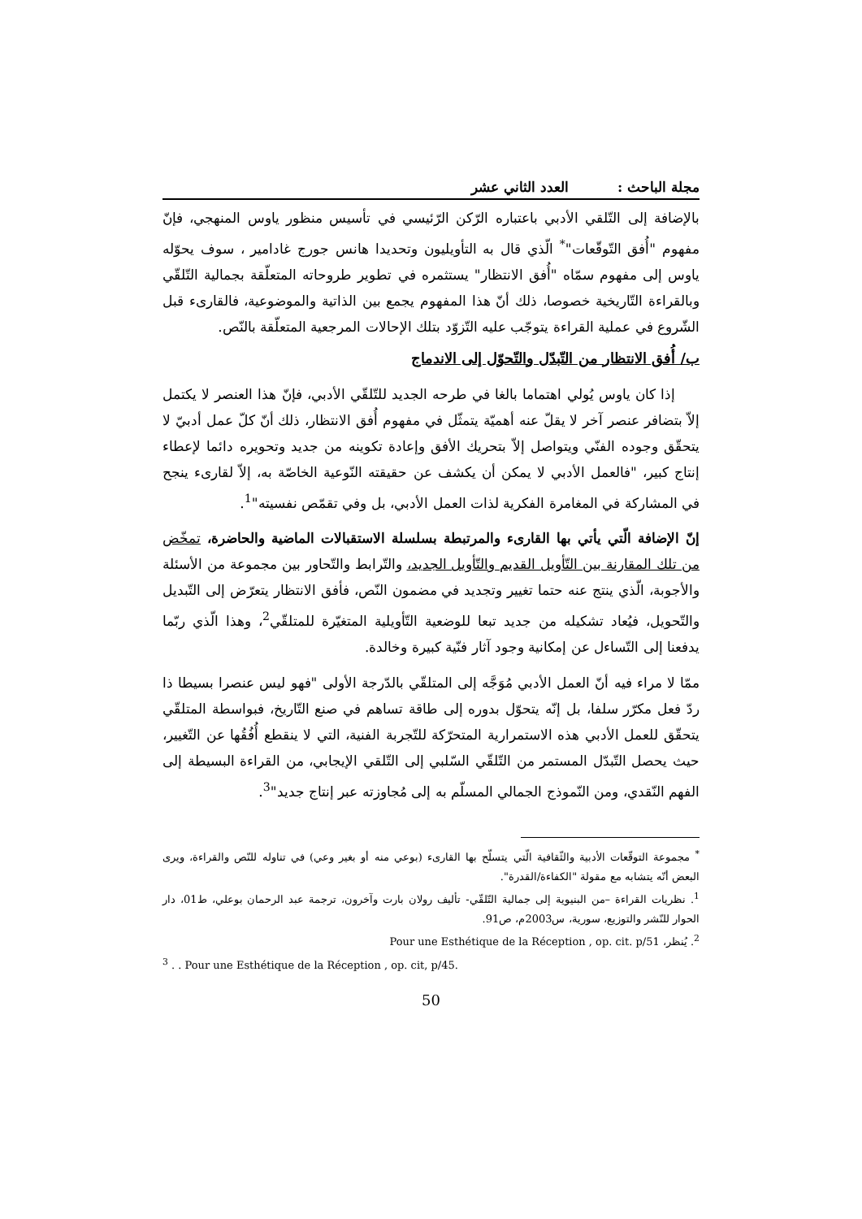مجلة الباحث : العدد الثاني عشر
بالإضافة إلى التّلقي الأدبي باعتباره الرّكن الرّئيسي في تأسيس منظور ياوس المنهجي، فإنّ مفهوم "أُفق التّوقّعات"<sup>*</sup> الّذي قال به التأويليون وتحديدا هانس جورج غادامير ، سوف يحوّله ياوس إلى مفهوم سمّاه "أُفق الانتظار" يستثمره في تطوير طروحاته المتعلّقة بجمالية التّلقّي وبالقراءة التّاريخية خصوصا، ذلك أنّ هذا المفهوم يجمع بين الذاتية والموضوعية، فالقارىء قبل الشّروع في عملية القراءة يتوجّب عليه التّزوّد بتلك الإحالات المرجعية المتعلّقة بالنّص.
ب/ أُفق الانتظار من التّبدّل والتّحوّل إلى الاندماج
إذا كان ياوس يُولي اهتماما بالغا في طرحه الجديد للتّلقّي الأدبي، فإنّ هذا العنصر لا يكتمل إلاّ بتضافر عنصر آخر لا يقلّ عنه أهميّة يتمثّل في مفهوم أُفق الانتظار، ذلك أنّ كلّ عمل أدبيّ لا يتحقّق وجوده الفنّي ويتواصل إلاّ بتحريك الأفق وإعادة تكوينه من جديد وتحويره دائما لإعطاء إنتاج كبير، "فالعمل الأدبي لا يمكن أن يكشف عن حقيقته النّوعية الخاصّة به، إلاّ لقارىء ينجح في المشاركة في المغامرة الفكرية لذات العمل الأدبي، بل وفي تقمّص نفسيته"<sup>1</sup>.
إنّ الإضافة الّتي يأتي بها القارىء والمرتبطة بسلسلة الاستقبالات الماضية والحاضرة، تمخّض من تلك المقارنة بين التّأويل القديم والتّأويل الجديد، والتّرابط والتّحاور بين مجموعة من الأسئلة والأجوبة، الّذي ينتج عنه حتما تغيير وتجديد في مضمون النّص، فأفق الانتظار يتعرّض إلى التّبديل والتّحويل، فيُعاد تشكيله من جديد تبعا للوضعية التّأويلية المتغيّرة للمتلقّي<sup>2</sup>، وهذا الّذي ربّما يدفعنا إلى التّساءل عن إمكانية وجود آثار فنّية كبيرة وخالدة.
ممّا لا مراء فيه أنّ العمل الأدبي مُوَجَّه إلى المتلقّي بالدّرجة الأولى "فهو ليس عنصرا بسيطا ذا ردّ فعل مكرّر سلفا، بل إنّه يتحوّل بدوره إلى طاقة تساهم في صنع التّاريخ، فبواسطة المتلقّي يتحقّق للعمل الأدبي هذه الاستمرارية المتحرّكة للتّجربة الفنية، التي لا ينقطع أُفُقُها عن التّغيير، حيث يحصل التّبدّل المستمر من التّلقّي السّلبي إلى التّلقي الإيجابي، من القراءة البسيطة إلى الفهم النّقدي، ومن النّموذج الجمالي المسلّم به إلى مُجاوزته عبر إنتاج جديد"<sup>3</sup>.
<sup>*</sup> مجموعة التوقّعات الأدبية والثّقافية الّتي يتسلّح بها القارىء (بوعي منه أو بغير وعي) في تناوله للنّص والقراءة، ويرى البعض أنّه يتشابه مع مقولة "الكفاءة/القدرة".
<sup>1</sup>. نظريات القراءة –من البنيوية إلى جمالية التّلقّي- تأليف رولان بارت وآخرون، ترجمة عبد الرحمان بوعلي، ط01، دار الحوار للنّشر والتوزيع، سورية، س2003م، ص91.
<sup>2</sup>. يُنظر، Pour une Esthétique de la Réception , op. cit. p/51
<sup>3</sup> . . Pour une Esthétique de la Réception , op. cit, p/45.
50